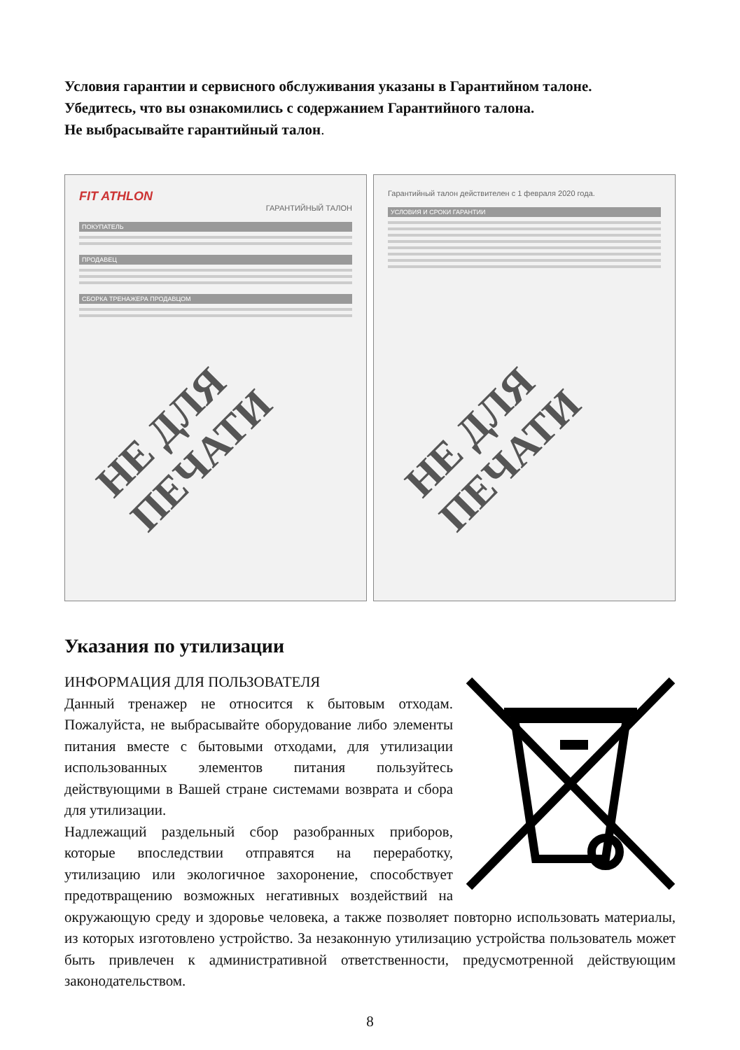Условия гарантии и сервисного обслуживания указаны в Гарантийном талоне.
Убедитесь, что вы ознакомились с содержанием Гарантийного талона.
Не выбрасывайте гарантийный талон.
FIT ATHLON
ГАРАНТИЙНЫЙ ТАЛОН
ПОКУПАТЕЛЬ
ПРОДАВЕЦ
СБОРКА ТРЕНАЖЕРА ПРОДАВЦОМ
НЕ ДЛЯ ПЕЧАТИ
Гарантийный талон действителен с 1 февраля 2020 года.
УСЛОВИЯ И СРОКИ ГАРАНТИИ
НЕ ДЛЯ ПЕЧАТИ
Указания по утилизации
ИНФОРМАЦИЯ ДЛЯ ПОЛЬЗОВАТЕЛЯ
Данный тренажер не относится к бытовым отходам. Пожалуйста, не выбрасывайте оборудование либо элементы питания вместе с бытовыми отходами, для утилизации использованных элементов питания пользуйтесь действующими в Вашей стране системами возврата и сбора для утилизации.
Надлежащий раздельный сбор разобранных приборов, которые впоследствии отправятся на переработку, утилизацию или экологичное захоронение, способствует предотвращению возможных негативных воздействий на окружающую среду и здоровье человека, а также позволяет повторно использовать материалы, из которых изготовлено устройство. За незаконную утилизацию устройства пользователь может быть привлечен к административной ответственности, предусмотренной действующим законодательством.
8